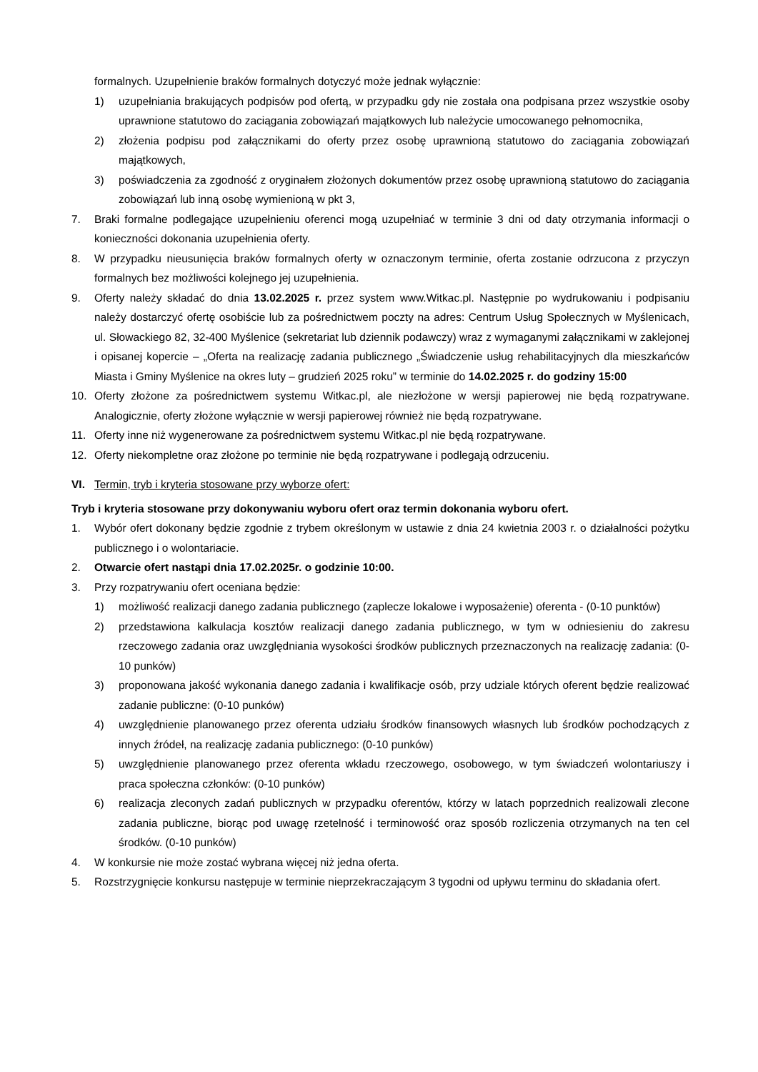formalnych. Uzupełnienie braków formalnych dotyczyć może jednak wyłącznie:
1) uzupełniania brakujących podpisów pod ofertą, w przypadku gdy nie została ona podpisana przez wszystkie osoby uprawnione statutowo do zaciągania zobowiązań majątkowych lub należycie umocowanego pełnomocnika,
2) złożenia podpisu pod załącznikami do oferty przez osobę uprawnioną statutowo do zaciągania zobowiązań majątkowych,
3) poświadczenia za zgodność z oryginałem złożonych dokumentów przez osobę uprawnioną statutowo do zaciągania zobowiązań lub inną osobę wymienioną w pkt 3,
7. Braki formalne podlegające uzupełnieniu oferenci mogą uzupełniać w terminie 3 dni od daty otrzymania informacji o konieczności dokonania uzupełnienia oferty.
8. W przypadku nieusunięcia braków formalnych oferty w oznaczonym terminie, oferta zostanie odrzucona z przyczyn formalnych bez możliwości kolejnego jej uzupełnienia.
9. Oferty należy składać do dnia 13.02.2025 r. przez system www.Witkac.pl. Następnie po wydrukowaniu i podpisaniu należy dostarczyć ofertę osobiście lub za pośrednictwem poczty na adres: Centrum Usług Społecznych w Myślenicach, ul. Słowackiego 82, 32-400 Myślenice (sekretariat lub dziennik podawczy) wraz z wymaganymi załącznikami w zaklejonej i opisanej kopercie – „Oferta na realizację zadania publicznego „Świadczenie usług rehabilitacyjnych dla mieszkańców Miasta i Gminy Myślenice na okres luty – grudzień 2025 roku” w terminie do 14.02.2025 r. do godziny 15:00
10. Oferty złożone za pośrednictwem systemu Witkac.pl, ale niezłożone w wersji papierowej nie będą rozpatrywane. Analogicznie, oferty złożone wyłącznie w wersji papierowej również nie będą rozpatrywane.
11. Oferty inne niż wygenerowane za pośrednictwem systemu Witkac.pl nie będą rozpatrywane.
12. Oferty niekompletne oraz złożone po terminie nie będą rozpatrywane i podlegają odrzuceniu.
VI. Termin, tryb i kryteria stosowane przy wyborze ofert:
Tryb i kryteria stosowane przy dokonywaniu wyboru ofert oraz termin dokonania wyboru ofert.
1. Wybór ofert dokonany będzie zgodnie z trybem określonym w ustawie z dnia 24 kwietnia 2003 r. o działalności pożytku publicznego i o wolontariacie.
2. Otwarcie ofert nastąpi dnia 17.02.2025r. o godzinie 10:00.
3. Przy rozpatrywaniu ofert oceniana będzie:
1) możliwość realizacji danego zadania publicznego (zaplecze lokalowe i wyposażenie) oferenta - (0-10 punktów)
2) przedstawiona kalkulacja kosztów realizacji danego zadania publicznego, w tym w odniesieniu do zakresu rzeczowego zadania oraz uwzględniania wysokości środków publicznych przeznaczonych na realizację zadania: (0-10 punków)
3) proponowana jakość wykonania danego zadania i kwalifikacje osób, przy udziale których oferent będzie realizować zadanie publiczne: (0-10 punków)
4) uwzględnienie planowanego przez oferenta udziału środków finansowych własnych lub środków pochodzących z innych źródeł, na realizację zadania publicznego: (0-10 punków)
5) uwzględnienie planowanego przez oferenta wkładu rzeczowego, osobowego, w tym świadczeń wolontariuszy i praca społeczna członków: (0-10 punków)
6) realizacja zleconych zadań publicznych w przypadku oferentów, którzy w latach poprzednich realizowali zlecone zadania publiczne, biorąc pod uwagę rzetelność i terminowość oraz sposób rozliczenia otrzymanych na ten cel środków. (0-10 punków)
4. W konkursie nie może zostać wybrana więcej niż jedna oferta.
5. Rozstrzygnięcie konkursu następuje w terminie nieprzekraczającym 3 tygodni od upływu terminu do składania ofert.